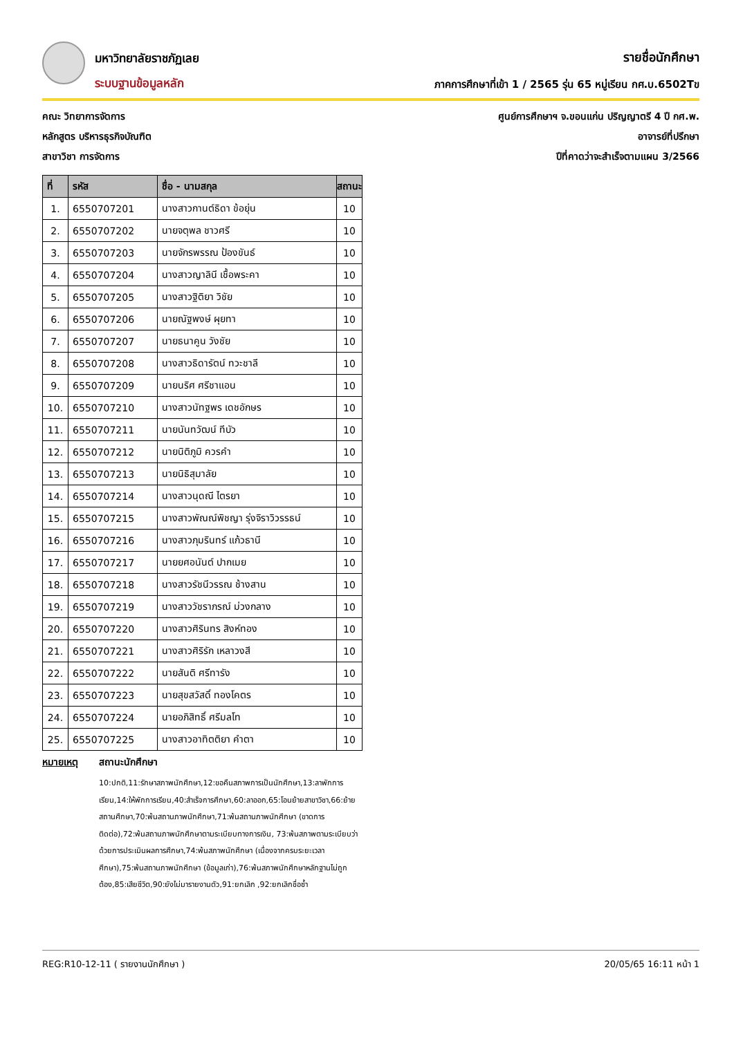มหาวิทยาลัยราชภัฏเลย
ระบบฐานข้อมูลหลัก
รายชื่อนักศึกษา
ภาคการศึกษาที่เข้า 1 / 2565 รุ่น 65 หมู่เรียน กศ.บ.6502Tข
คณะ วิทยาการจัดการ
หลักสูตร บริหารธุรกิจบัณฑิต
สาขาวิชา การจัดการ
ศูนย์การศึกษาฯ จ.ขอนแก่น ปริญญาตรี 4 ปี กศ.พ.
อาจารย์ที่ปรึกษา
ปีที่คาดว่าจะสำเร็จตามแผน 3/2566
| ที่ | รหัส | ชื่อ - นามสกุล | สถานะ |
| --- | --- | --- | --- |
| 1. | 6550707201 | นางสาวกานต์ธิดา ข้อยุ่น | 10 |
| 2. | 6550707202 | นายจตุพล ชาวศรี | 10 |
| 3. | 6550707203 | นายจักรพรรณ ป้องขันธ์ | 10 |
| 4. | 6550707204 | นางสาวญาลินี เชื้อพระคา | 10 |
| 5. | 6550707205 | นางสาวฐิติยา วิชัย | 10 |
| 6. | 6550707206 | นายณัฐพงษ์ ผุยทา | 10 |
| 7. | 6550707207 | นายธนาคูน วังชัย | 10 |
| 8. | 6550707208 | นางสาวธิดารัตน์ ทวะชาลี | 10 |
| 9. | 6550707209 | นายนริศ ศรีชาแอน | 10 |
| 10. | 6550707210 | นางสาวนัทฐพร เดชอักษร | 10 |
| 11. | 6550707211 | นายนันทวัฒน์ ทีบัว | 10 |
| 12. | 6550707212 | นายนิติภูมิ ควรคำ | 10 |
| 13. | 6550707213 | นายนิธิสุมาลัย | 10 |
| 14. | 6550707214 | นางสาวนุดณี ไตรยา | 10 |
| 15. | 6550707215 | นางสาวพัณณ์พิชญา รุ่งจิราวิวรรธน์ | 10 |
| 16. | 6550707216 | นางสาวภุมรินทร์ แก้วธานี | 10 |
| 17. | 6550707217 | นายยศอนันต์ ปากเมย | 10 |
| 18. | 6550707218 | นางสาวรัชนีวรรณ ช้างสาน | 10 |
| 19. | 6550707219 | นางสาววัชราภรณ์ ม่วงกลาง | 10 |
| 20. | 6550707220 | นางสาวศิรินทร สิงห์ทอง | 10 |
| 21. | 6550707221 | นางสาวศิริรัก เหลาวงสี | 10 |
| 22. | 6550707222 | นายสันติ ศรีทารัง | 10 |
| 23. | 6550707223 | นายสุขสวัสดิ์ ทองโคตร | 10 |
| 24. | 6550707224 | นายอภิสิทธิ์ ศรีมลโท | 10 |
| 25. | 6550707225 | นางสาวอาทิตติยา คำตา | 10 |
หมายเหตุ สถานะนักศึกษา
10:ปกติ,11:รักษาสภาพนักศึกษา,12:ขอคืนสภาพการเป็นนักศึกษา,13:ลาพักการเรียน,14:ให้พักการเรียน,40:สำเร็จการศึกษา,60:ลาออก,65:โอนย้ายสาขาวิชา,66:ย้ายสถานศึกษา,70:พ้นสถานภาพนักศึกษา,71:พ้นสถานภาพนักศึกษา (ขาดการติดต่อ),72:พ้นสถานภาพนักศึกษาตามระเบียบทางการเงิน, 73:พ้นสภาพตามระเบียบว่าด้วยการประเมินผลการศึกษา,74:พ้นสภาพนักศึกษา (เนื่องจากครบระยะเวลาศึกษา),75:พ้นสถานภาพนักศึกษา (ข้อมูลเก่า),76:พ้นสภาพนักศึกษาหลักฐานไม่ถูกต้อง,85:เสียชีวิต,90:ยังไม่มารายงานตัว,91:ยกเลิก ,92:ยกเลิกชื่อซ้ำ
REG:R10-12-11 ( รายงานนักศึกษา ) 20/05/65 16:11 หน้า 1